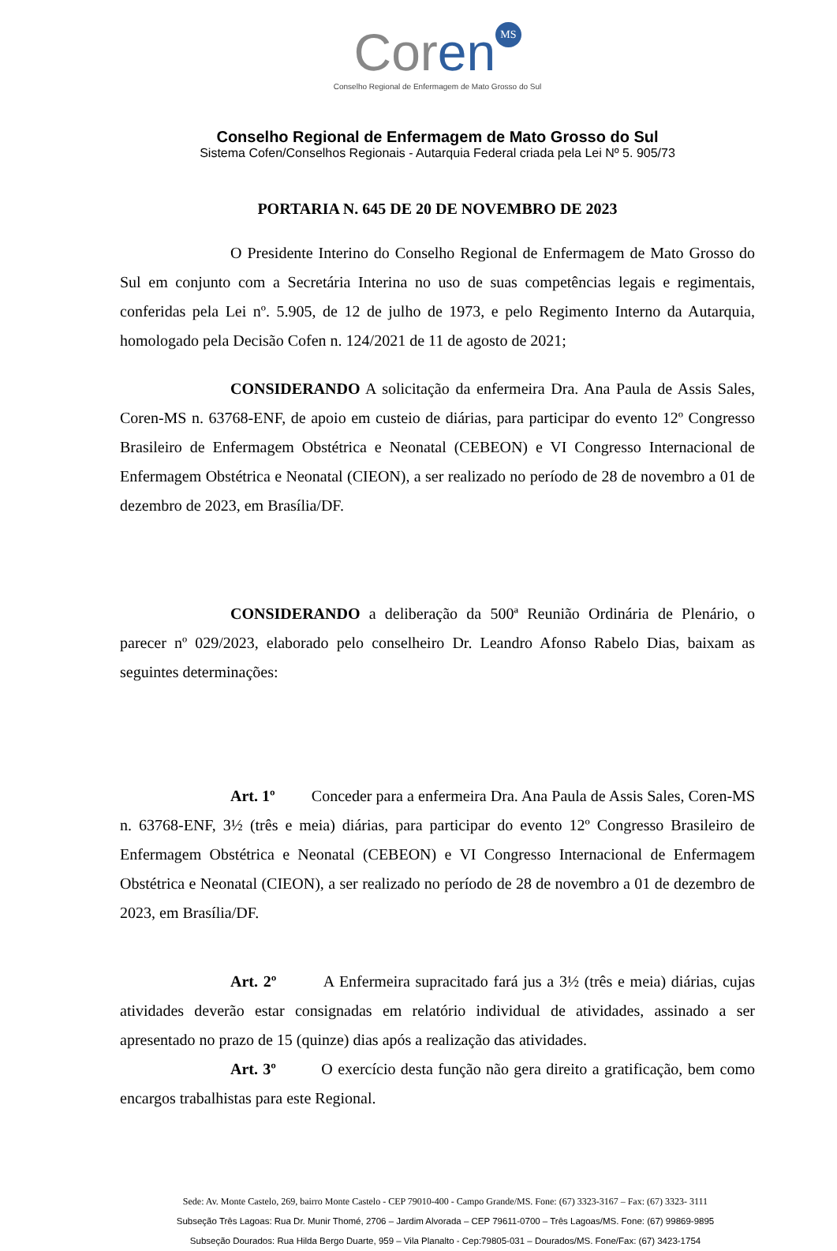Coren MS
Conselho Regional de Enfermagem de Mato Grosso do Sul
Conselho Regional de Enfermagem de Mato Grosso do Sul
Sistema Cofen/Conselhos Regionais - Autarquia Federal criada pela Lei Nº 5. 905/73
PORTARIA N. 645 DE 20 DE NOVEMBRO DE 2023
O Presidente Interino do Conselho Regional de Enfermagem de Mato Grosso do Sul em conjunto com a Secretária Interina no uso de suas competências legais e regimentais, conferidas pela Lei nº. 5.905, de 12 de julho de 1973, e pelo Regimento Interno da Autarquia, homologado pela Decisão Cofen n. 124/2021 de 11 de agosto de 2021;
CONSIDERANDO A solicitação da enfermeira Dra. Ana Paula de Assis Sales, Coren-MS n. 63768-ENF, de apoio em custeio de diárias, para participar do evento 12º Congresso Brasileiro de Enfermagem Obstétrica e Neonatal (CEBEON) e VI Congresso Internacional de Enfermagem Obstétrica e Neonatal (CIEON), a ser realizado no período de 28 de novembro a 01 de dezembro de 2023, em Brasília/DF.
CONSIDERANDO a deliberação da 500ª Reunião Ordinária de Plenário, o parecer nº 029/2023, elaborado pelo conselheiro Dr. Leandro Afonso Rabelo Dias, baixam as seguintes determinações:
Art. 1º Conceder para a enfermeira Dra. Ana Paula de Assis Sales, Coren-MS n. 63768-ENF, 3½ (três e meia) diárias, para participar do evento 12º Congresso Brasileiro de Enfermagem Obstétrica e Neonatal (CEBEON) e VI Congresso Internacional de Enfermagem Obstétrica e Neonatal (CIEON), a ser realizado no período de 28 de novembro a 01 de dezembro de 2023, em Brasília/DF.
Art. 2º A Enfermeira supracitado fará jus a 3½ (três e meia) diárias, cujas atividades deverão estar consignadas em relatório individual de atividades, assinado a ser apresentado no prazo de 15 (quinze) dias após a realização das atividades.
Art. 3º O exercício desta função não gera direito a gratificação, bem como encargos trabalhistas para este Regional.
Sede: Av. Monte Castelo, 269, bairro Monte Castelo - CEP 79010-400 - Campo Grande/MS. Fone: (67) 3323-3167 – Fax: (67) 3323- 3111
Subseção Três Lagoas: Rua Dr. Munir Thomé, 2706 – Jardim Alvorada – CEP 79611-0700 – Três Lagoas/MS. Fone: (67) 99869-9895
Subseção Dourados: Rua Hilda Bergo Duarte, 959 – Vila Planalto - Cep:79805-031 – Dourados/MS. Fone/Fax: (67) 3423-1754